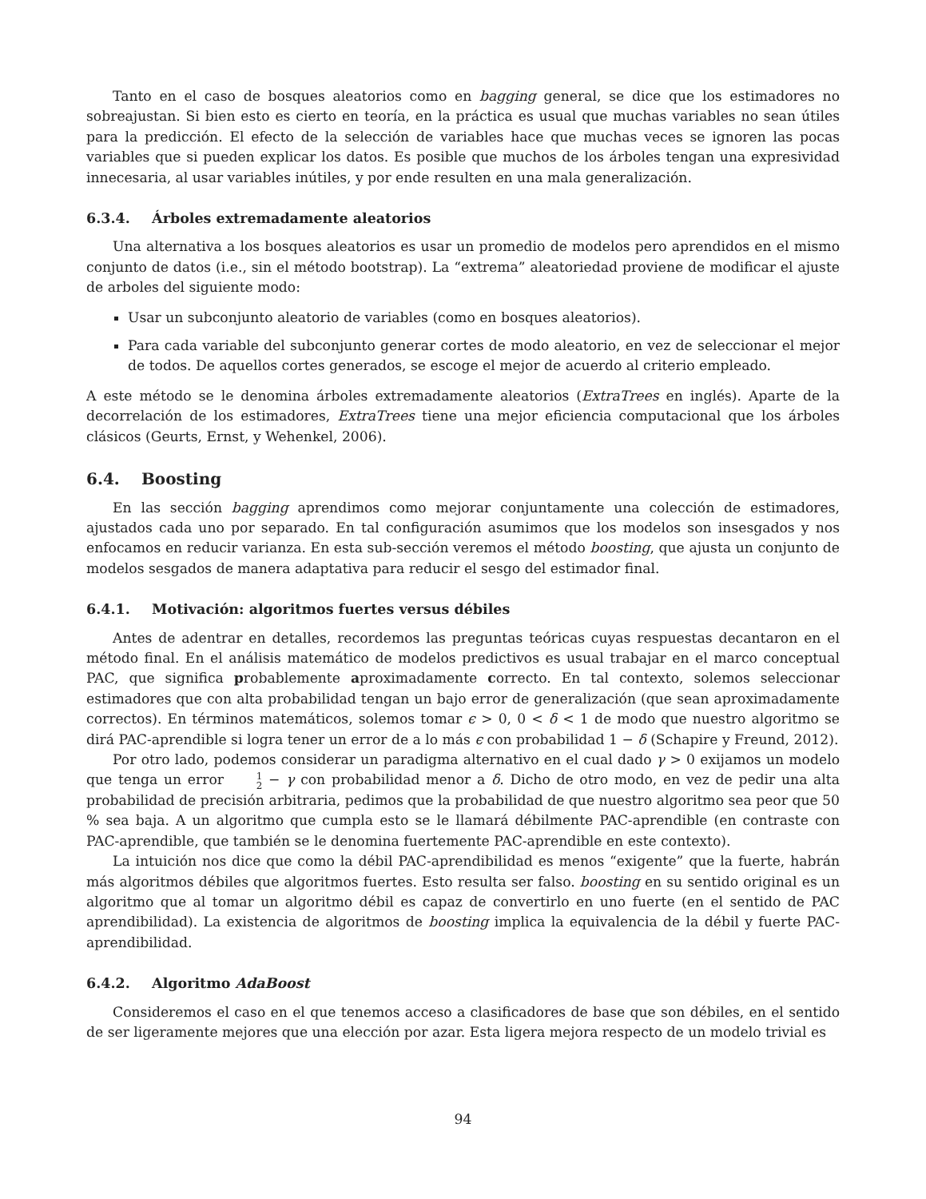Tanto en el caso de bosques aleatorios como en bagging general, se dice que los estimadores no sobreajustan. Si bien esto es cierto en teoría, en la práctica es usual que muchas variables no sean útiles para la predicción. El efecto de la selección de variables hace que muchas veces se ignoren las pocas variables que si pueden explicar los datos. Es posible que muchos de los árboles tengan una expresividad innecesaria, al usar variables inútiles, y por ende resulten en una mala generalización.
6.3.4. Árboles extremadamente aleatorios
Una alternativa a los bosques aleatorios es usar un promedio de modelos pero aprendidos en el mismo conjunto de datos (i.e., sin el método bootstrap). La “extrema” aleatoriedad proviene de modificar el ajuste de arboles del siguiente modo:
Usar un subconjunto aleatorio de variables (como en bosques aleatorios).
Para cada variable del subconjunto generar cortes de modo aleatorio, en vez de seleccionar el mejor de todos. De aquellos cortes generados, se escoge el mejor de acuerdo al criterio empleado.
A este método se le denomina árboles extremadamente aleatorios (ExtraTrees en inglés). Aparte de la decorrelación de los estimadores, ExtraTrees tiene una mejor eficiencia computacional que los árboles clásicos (Geurts, Ernst, y Wehenkel, 2006).
6.4. Boosting
En las sección bagging aprendimos como mejorar conjuntamente una colección de estimadores, ajustados cada uno por separado. En tal configuración asumimos que los modelos son insesgados y nos enfocamos en reducir varianza. En esta sub-sección veremos el método boosting, que ajusta un conjunto de modelos sesgados de manera adaptativa para reducir el sesgo del estimador final.
6.4.1. Motivación: algoritmos fuertes versus débiles
Antes de adentrar en detalles, recordemos las preguntas teóricas cuyas respuestas decantaron en el método final. En el análisis matemático de modelos predictivos es usual trabajar en el marco conceptual PAC, que significa probablemente aproximadamente correcto. En tal contexto, solemos seleccionar estimadores que con alta probabilidad tengan un bajo error de generalización (que sean aproximadamente correctos). En términos matemáticos, solemos tomar ϵ > 0, 0 < δ < 1 de modo que nuestro algoritmo se dirá PAC-aprendible si logra tener un error de a lo más ϵ con probabilidad 1 − δ (Schapire y Freund, 2012).
Por otro lado, podemos considerar un paradigma alternativo en el cual dado γ > 0 exijamos un modelo que tenga un error 1 2 − γ con probabilidad menor a δ. Dicho de otro modo, en vez de pedir una alta probabilidad de precisión arbitraria, pedimos que la probabilidad de que nuestro algoritmo sea peor que 50 % sea baja. A un algoritmo que cumpla esto se le llamará débilmente PAC-aprendible (en contraste con PAC-aprendible, que también se le denomina fuertemente PAC-aprendible en este contexto).
La intuición nos dice que como la débil PAC-aprendibilidad es menos “exigente” que la fuerte, habrán más algoritmos débiles que algoritmos fuertes. Esto resulta ser falso. boosting en su sentido original es un algoritmo que al tomar un algoritmo débil es capaz de convertirlo en uno fuerte (en el sentido de PAC aprendibilidad). La existencia de algoritmos de boosting implica la equivalencia de la débil y fuerte PAC-aprendibilidad.
6.4.2. Algoritmo AdaBoost
Consideremos el caso en el que tenemos acceso a clasificadores de base que son débiles, en el sentido de ser ligeramente mejores que una elección por azar. Esta ligera mejora respecto de un modelo trivial es
94